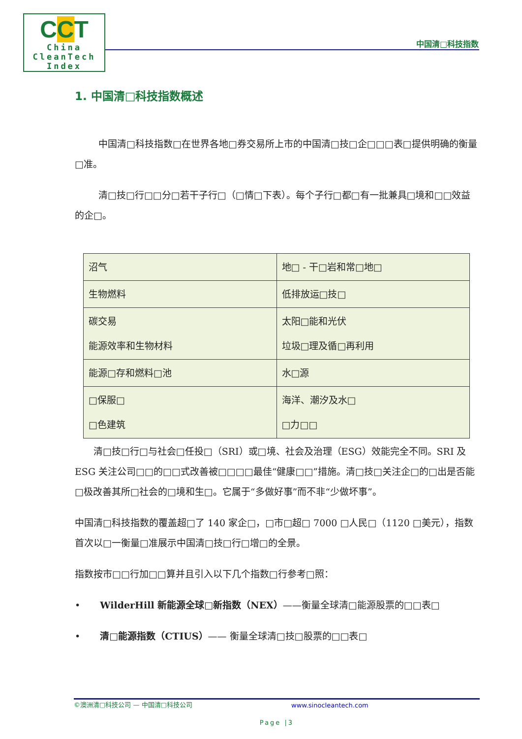CCT
China
CleanTech
Index
中国清□科技指数
1. 中国清□科技指数概述
中国清□科技指数□在世界各地□券交易所上市的中国清□技□企□□□表□提供明确的衡量□准。
清□技□行□□分□若干子行□（□情□下表）。每个子行□都□有一批兼具□境和□□效益的企□。
| 沼气 | 地□ - 干□岩和常□地□ |
| 生物燃料 | 低排放运□技□ |
| 碳交易 能源效率和生物材料 | 太阳□能和光伏 垃圾□理及循□再利用 |
| 能源□存和燃料□池 | 水□源 |
| □保服□ □色建筑 | 海洋、潮汐及水□ □力□□ |
清□技□行□与社会□任投□（SRI）或□境、社会及治理（ESG）效能完全不同。SRI 及 ESG 关注公司□□的□□式改善被□□□□最佳“健康□□”措施。清□技□关注企□的□出是否能□极改善其所□社会的□境和生□。它属于“多做好事”而不非“少做坏事”。
中国清□科技指数的覆盖超□了 140 家企□，□市□超□ 7000 □人民□（1120 □美元），指数首次以□一衡量□准展示中国清□技□行□增□的全景。
指数按市□□行加□□算并且引入以下几个指数□行参考□照：
• WilderHill 新能源全球□新指数（NEX）——衡量全球清□能源股票的□□表□
• 清□能源指数（CTIUS）—— 衡量全球清□技□股票的□□表□
©澳洲清□科技公司 — 中国清□科技公司 www.sinocleantech.com
Page |3